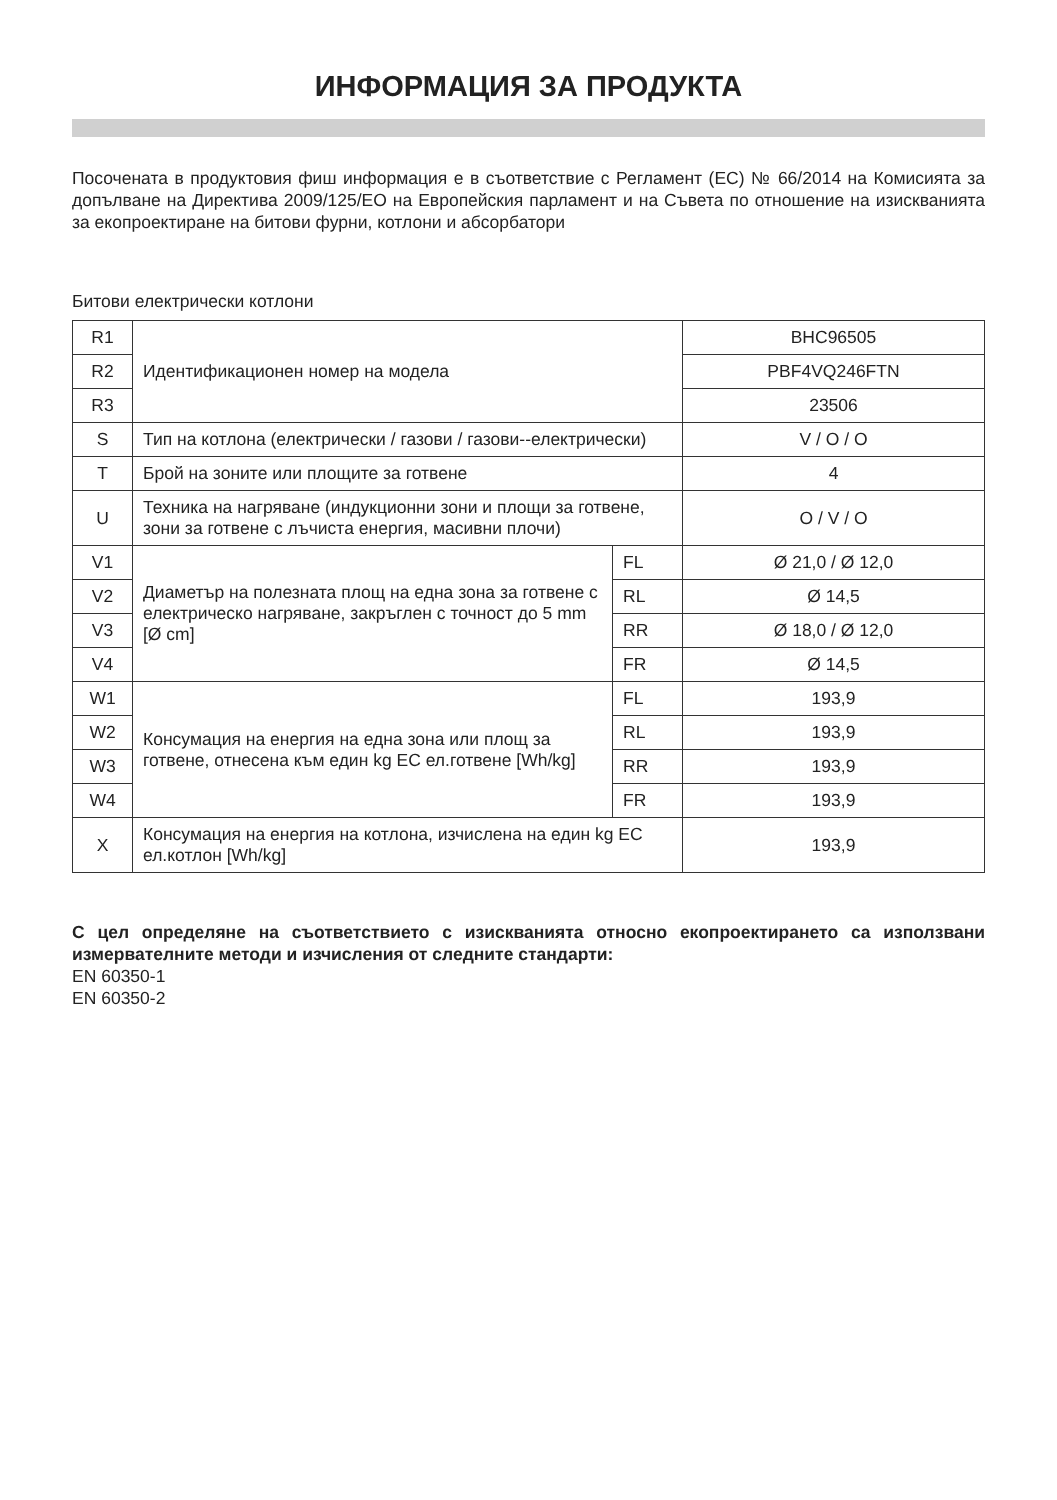ИНФОРМАЦИЯ ЗА ПРОДУКТА
Посочената в продуктовия фиш информация е в съответствие с Регламент (ЕС) № 66/2014 на Комисията за допълване на Директива 2009/125/ЕО на Европейския парламент и на Съвета по отношение на изискванията за екопроектиране на битови фурни, котлони и абсорбатори
Битови електрически котлони
| R1 | Идентификационен номер на модела | | BHC96505 |
| R2 | | | PBF4VQ246FTN |
| R3 | | | 23506 |
| S | Тип на котлона (електрически / газови / газови--електрически) | | V / O / O |
| T | Брой на зоните или площите за готвене | | 4 |
| U | Техника на нагряване (индукционни зони и площи за готвене, зони за готвене с лъчиста енергия, масивни плочи) | | O / V / O |
| V1 | Диаметър на полезната площ на една зона за готвене с електрическо нагряване, закръглен с точност до 5 mm [Ø cm] | FL | Ø 21,0 / Ø 12,0 |
| V2 | | RL | Ø 14,5 |
| V3 | | RR | Ø 18,0 / Ø 12,0 |
| V4 | | FR | Ø 14,5 |
| W1 | Консумация на енергия на една зона или площ за готвене, отнесена към един kg EC ел.готвене [Wh/kg] | FL | 193,9 |
| W2 | | RL | 193,9 |
| W3 | | RR | 193,9 |
| W4 | | FR | 193,9 |
| X | Консумация на енергия на котлона, изчислена на един kg EC ел.котлон [Wh/kg] | | 193,9 |
С цел определяне на съответствието с изискванията относно екопроектирането са използвани измервателните методи и изчисления от следните стандарти:
EN 60350-1
EN 60350-2